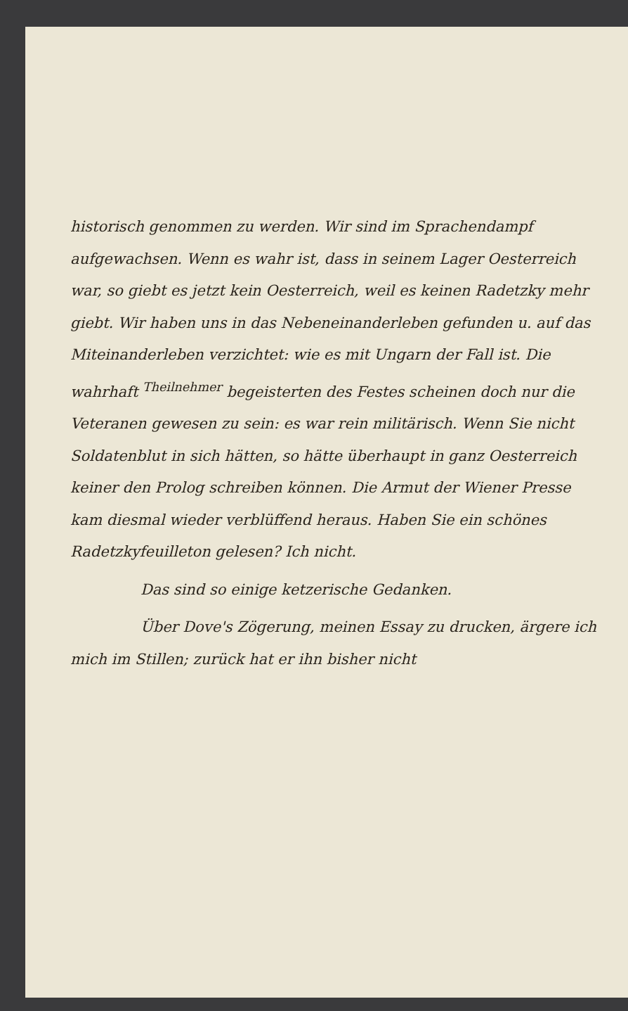historisch genommen zu werden. Wir sind im Sprachendampf aufgewachsen. Wenn es wahr ist, dass in seinem Lager Oesterreich war, so giebt es jetzt kein Oesterreich, weil es keinen Radetzky mehr giebt. Wir haben uns in das Nebeneinanderleben gefunden u. auf das Miteinanderleben verzichtet: wie es mit Ungarn der Fall ist. Die wahrhaft <sup>Theilnehmer</sup> begeisterten des Festes scheinen doch nur die Veteranen gewesen zu sein: es war rein militärisch. Wenn Sie nicht Soldatenblut in sich hätten, so hätte überhaupt in ganz Oesterreich keiner den Prolog schreiben können. Die Armut der Wiener Presse kam diesmal wieder verblüffend heraus. Haben Sie ein schönes Radetzkyfeuilleton gelesen? Ich nicht.
Das sind so einige ketzerische Gedanken.
Über Dove's Zögerung, meinen Essay zu drucken, ärgere ich mich im Stillen; zurück hat er ihn bisher nicht